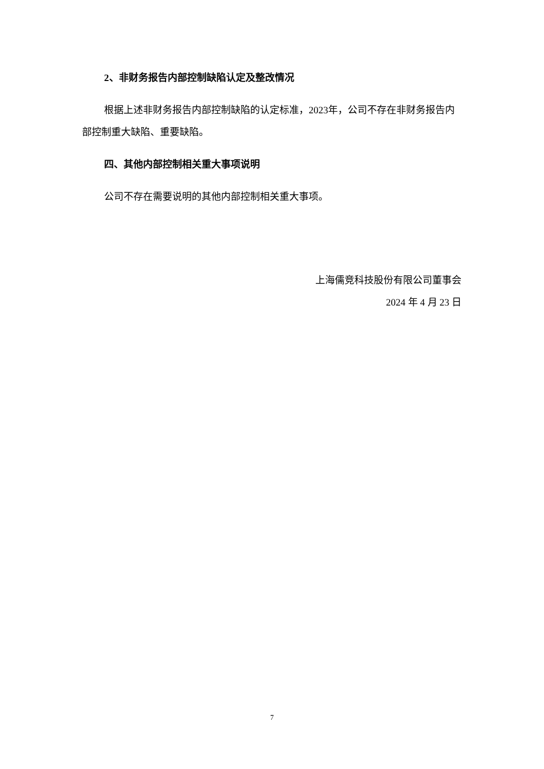2、非财务报告内部控制缺陷认定及整改情况
根据上述非财务报告内部控制缺陷的认定标准，2023年，公司不存在非财务报告内部控制重大缺陷、重要缺陷。
四、其他内部控制相关重大事项说明
公司不存在需要说明的其他内部控制相关重大事项。
上海儒竞科技股份有限公司董事会
2024 年 4 月 23 日
7